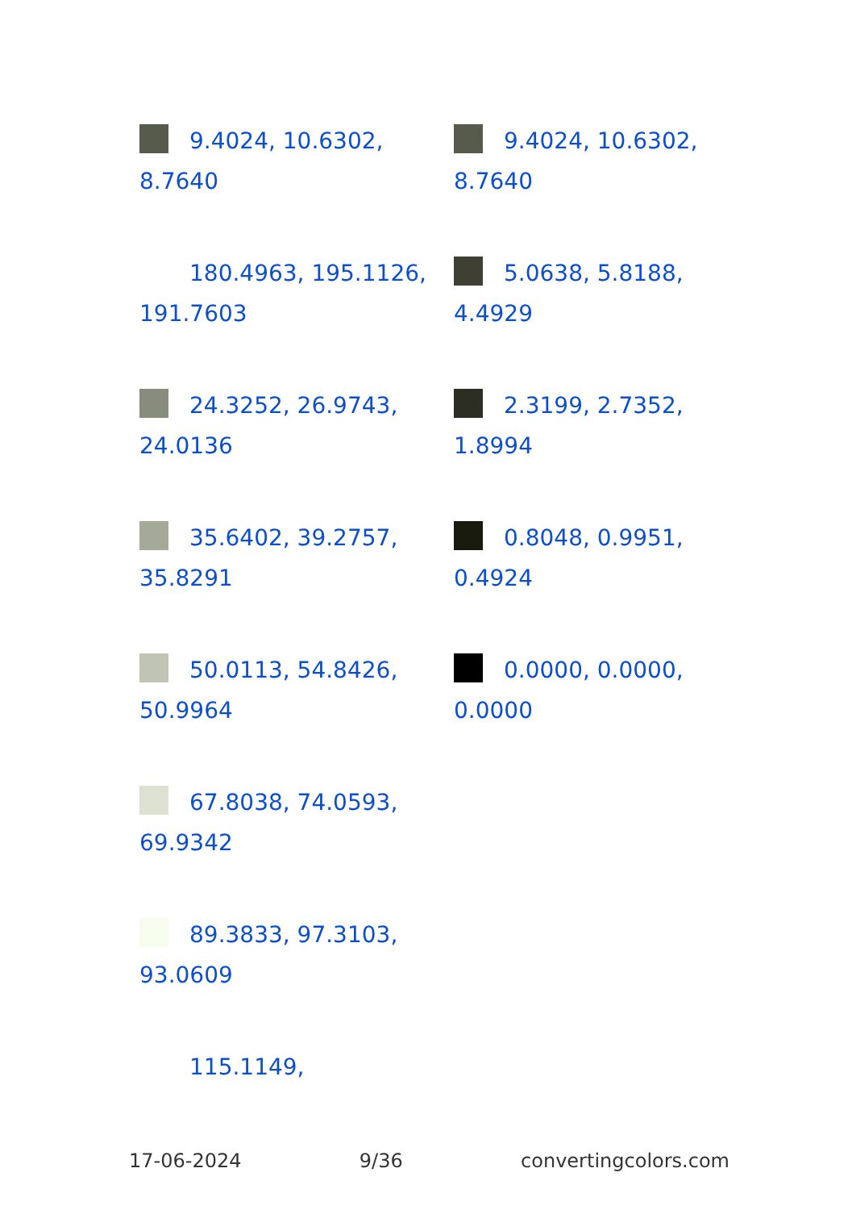9.4024, 10.6302, 8.7640
180.4963, 195.1126, 191.7603
24.3252, 26.9743, 24.0136
35.6402, 39.2757, 35.8291
50.0113, 54.8426, 50.9964
67.8038, 74.0593, 69.9342
89.3833, 97.3103, 93.0609
115.1149,
9.4024, 10.6302, 8.7640
5.0638, 5.8188, 4.4929
2.3199, 2.7352, 1.8994
0.8048, 0.9951, 0.4924
0.0000, 0.0000, 0.0000
17-06-2024 9/36 convertingcolors.com